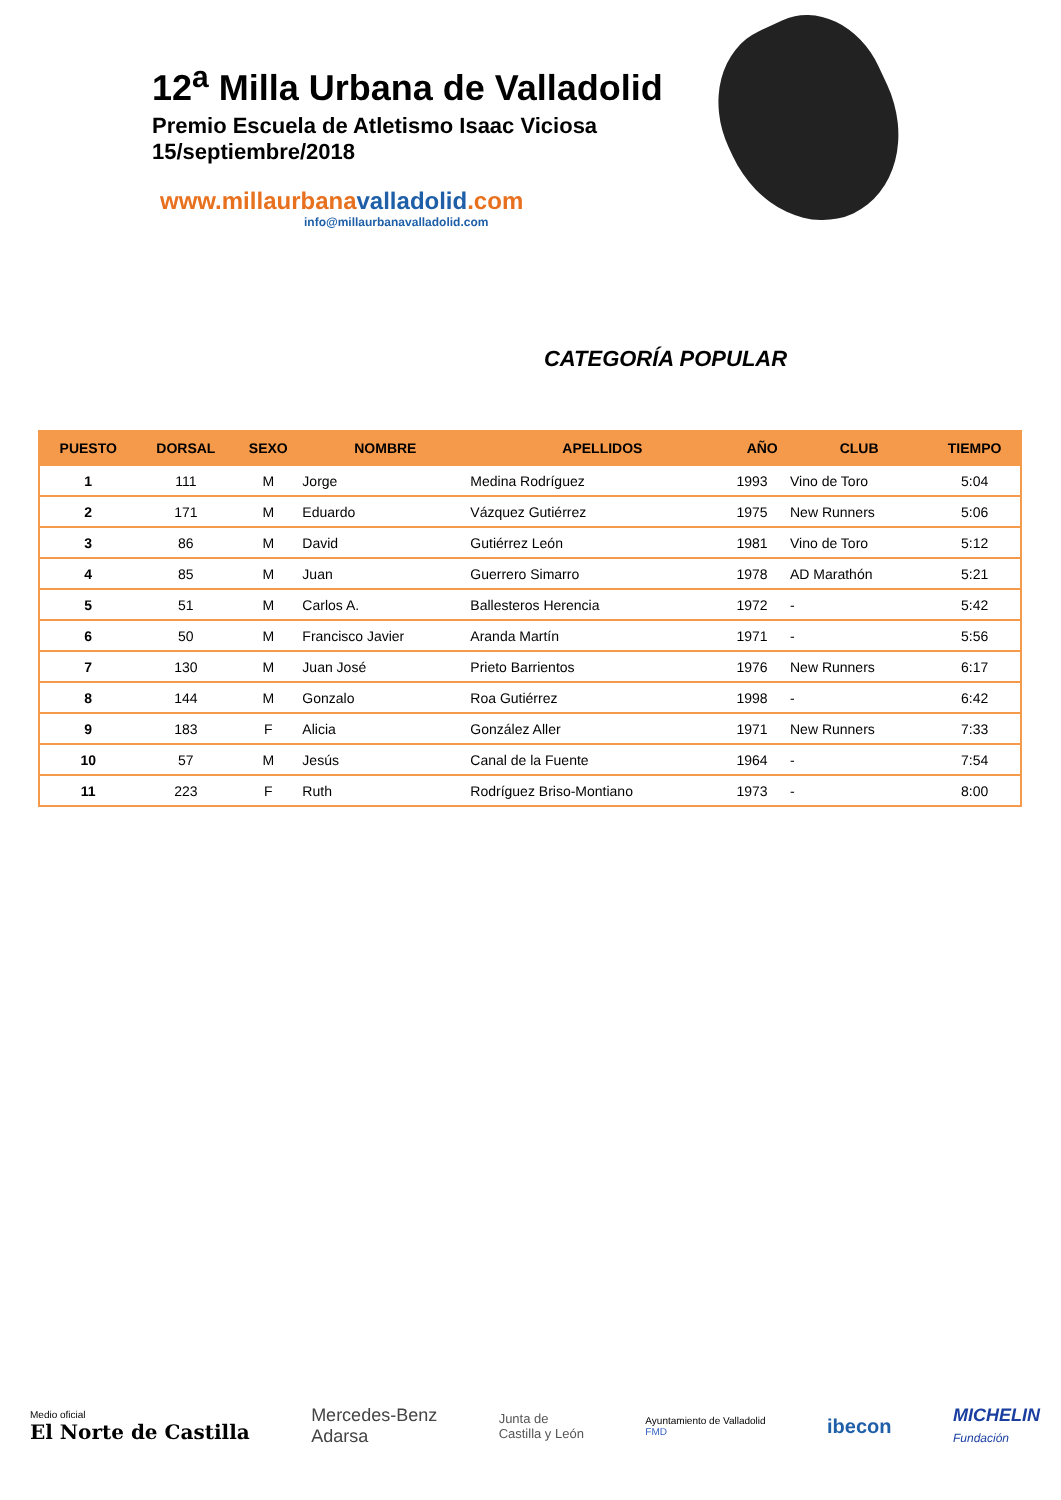12<sup>a</sup> Milla Urbana de Valladolid
Premio Escuela de Atletismo Isaac Viciosa
15/septiembre/2018
www.millaurbanavalladolid.com
info@millaurbanavalladolid.com
CATEGORÍA POPULAR
| PUESTO | DORSAL | SEXO | NOMBRE | APELLIDOS | AÑO | CLUB | TIEMPO |
| --- | --- | --- | --- | --- | --- | --- | --- |
| 1 | 111 | M | Jorge | Medina Rodríguez | 1993 | Vino de Toro | 5:04 |
| 2 | 171 | M | Eduardo | Vázquez Gutiérrez | 1975 | New Runners | 5:06 |
| 3 | 86 | M | David | Gutiérrez León | 1981 | Vino de Toro | 5:12 |
| 4 | 85 | M | Juan | Guerrero Simarro | 1978 | AD Marathón | 5:21 |
| 5 | 51 | M | Carlos A. | Ballesteros Herencia | 1972 | - | 5:42 |
| 6 | 50 | M | Francisco Javier | Aranda Martín | 1971 | - | 5:56 |
| 7 | 130 | M | Juan José | Prieto Barrientos | 1976 | New Runners | 6:17 |
| 8 | 144 | M | Gonzalo | Roa Gutiérrez | 1998 | - | 6:42 |
| 9 | 183 | F | Alicia | González Aller | 1971 | New Runners | 7:33 |
| 10 | 57 | M | Jesús | Canal de la Fuente | 1964 | - | 7:54 |
| 11 | 223 | F | Ruth | Rodríguez Briso-Montiano | 1973 | - | 8:00 |
Medio oficial
El Norte de Castilla
Mercedes-Benz
Adarsa
Junta de
Castilla y León
Ayuntamiento de Valladolid
FMD
ibecon
MICHELIN
Fundación